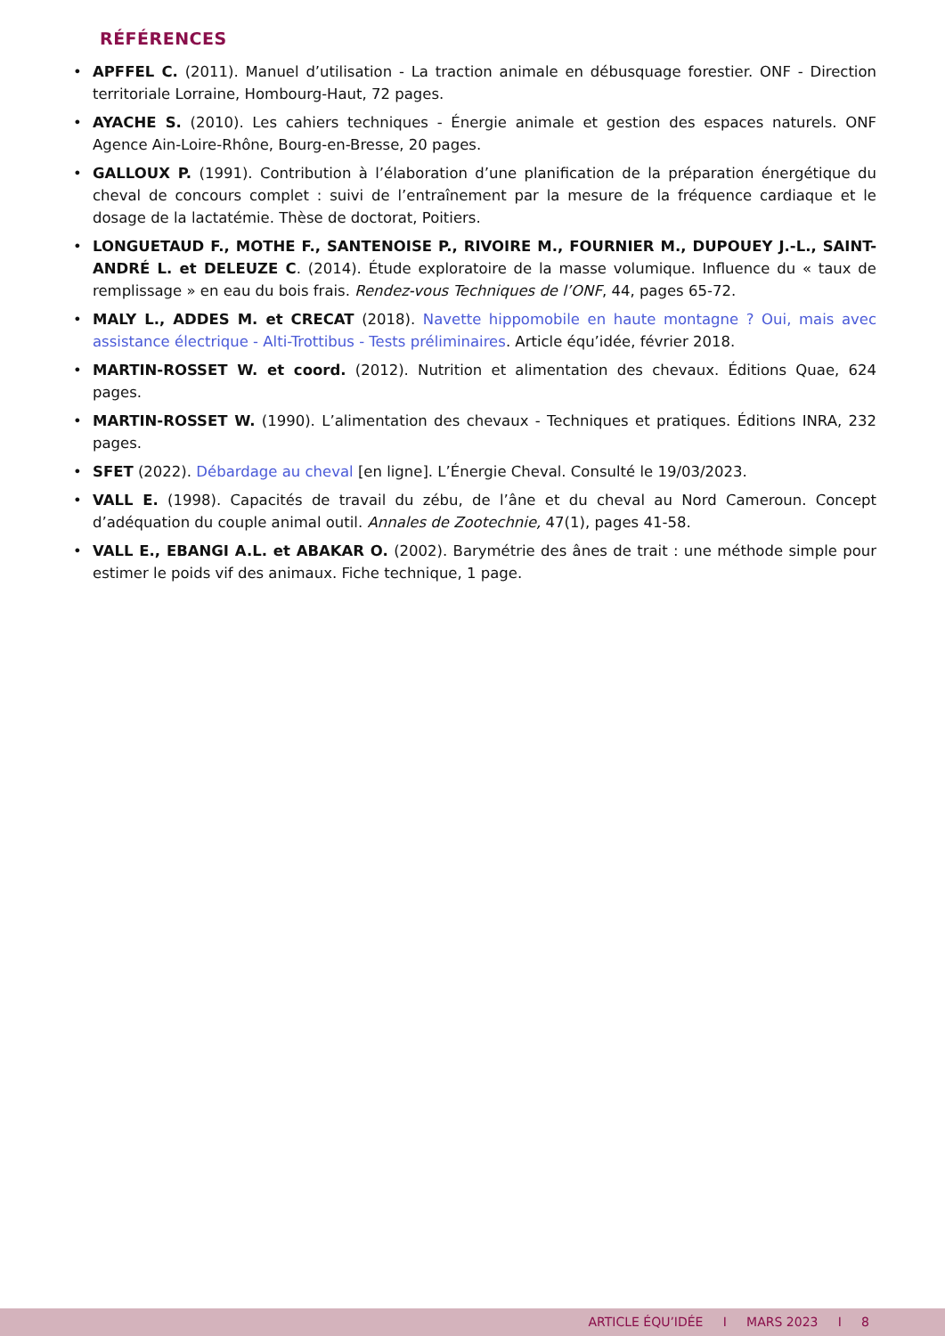RÉFÉRENCES
• APFFEL C. (2011). Manuel d’utilisation - La traction animale en débusquage forestier. ONF - Direction territoriale Lorraine, Hombourg-Haut, 72 pages.
• AYACHE S. (2010). Les cahiers techniques - Énergie animale et gestion des espaces naturels. ONF Agence Ain-Loire-Rhône, Bourg-en-Bresse, 20 pages.
• GALLOUX P. (1991). Contribution à l’élaboration d’une planification de la préparation énergétique du cheval de concours complet : suivi de l’entraînement par la mesure de la fréquence cardiaque et le dosage de la lactatémie. Thèse de doctorat, Poitiers.
• LONGUETAUD F., MOTHE F., SANTENOISE P., RIVOIRE M., FOURNIER M., DUPOUEY J.-L., SAINT-ANDRÉ L. et DELEUZE C. (2014). Étude exploratoire de la masse volumique. Influence du « taux de remplissage » en eau du bois frais. Rendez-vous Techniques de l’ONF, 44, pages 65-72.
• MALY L., ADDES M. et CRECAT (2018). Navette hippomobile en haute montagne ? Oui, mais avec assistance électrique - Alti-Trottibus - Tests préliminaires. Article équ’idée, février 2018.
• MARTIN-ROSSET W. et coord. (2012). Nutrition et alimentation des chevaux. Éditions Quae, 624 pages.
• MARTIN-ROSSET W. (1990). L’alimentation des chevaux - Techniques et pratiques. Éditions INRA, 232 pages.
• SFET (2022). Débardage au cheval [en ligne]. L’Énergie Cheval. Consulté le 19/03/2023.
• VALL E. (1998). Capacités de travail du zébu, de l’âne et du cheval au Nord Cameroun. Concept d’adéquation du couple animal outil. Annales de Zootechnie, 47(1), pages 41-58.
• VALL E., EBANGI A.L. et ABAKAR O. (2002). Barymétrie des ânes de trait : une méthode simple pour estimer le poids vif des animaux. Fiche technique, 1 page.
ARTICLE ÉQU’IDÉE I MARS 2023 I 8